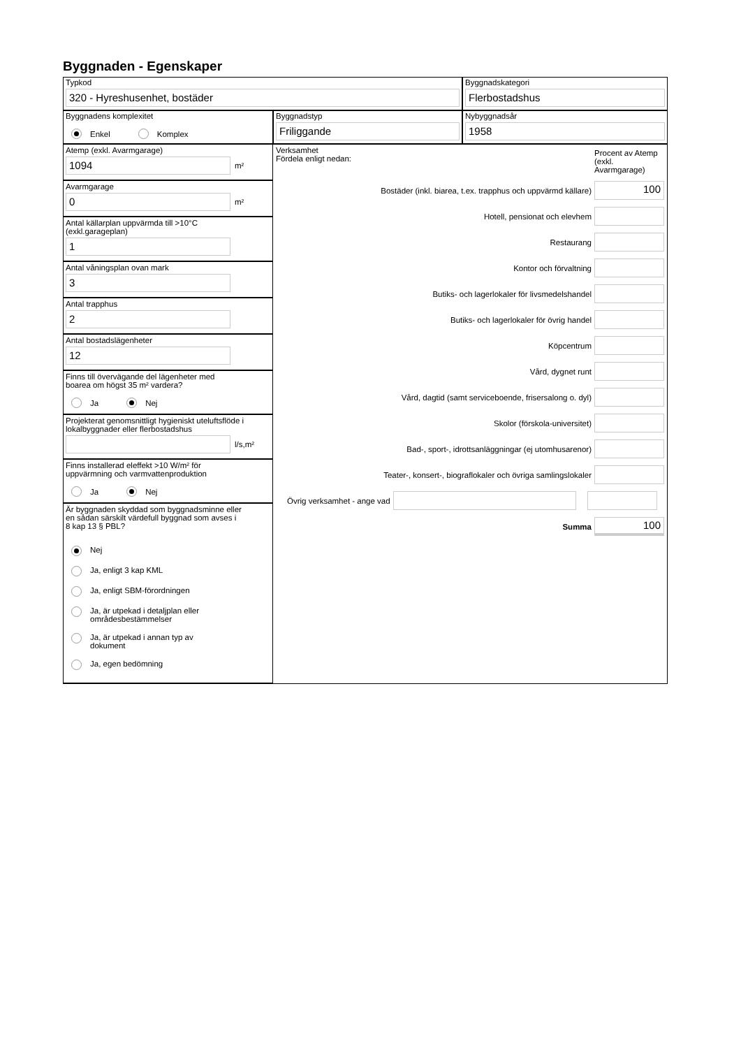Byggnaden - Egenskaper
Typkod
320 - Hyreshusenhet, bostäder
Byggnadskategori
Flerbostadshus
Byggnadens komplexitet
Enkel Komplex
Byggnadstyp
Friliggande
Nybyggnadsår
1958
Atemp (exkl. Avarmgarage)
1094
m²
Avarmgarage
0
m²
Antal källarplan uppvärmda till >10°C
(exkl.garageplan)
1
Antal våningsplan ovan mark
3
Antal trapphus
2
Antal bostadslägenheter
12
Finns till övervägande del lägenheter med
boarea om högst 35 m² vardera?
Ja Nej
Projekterat genomsnittligt hygieniskt uteluftsflöde i
lokalbyggnader eller flerbostadshus
l/s,m²
Finns installerad eleffekt >10 W/m² för
uppvärmning och varmvattenproduktion
Ja Nej
Är byggnaden skyddad som byggnadsminne eller
en sådan särskilt värdefull byggnad som avses i
8 kap 13 § PBL?
Nej
Ja, enligt 3 kap KML
Ja, enligt SBM-förordningen
Ja, är utpekad i detaljplan eller
områdesbestämmelser
Ja, är utpekad i annan typ av
dokument
Ja, egen bedömning
Verksamhet
Fördela enligt nedan:
Procent av Atemp (exkl. Avarmgarage)
Bostäder (inkl. biarea, t.ex. trapphus och uppvärmd källare)
100
Hotell, pensionat och elevhem
Restaurang
Kontor och förvaltning
Butiks- och lagerlokaler för livsmedelshandel
Butiks- och lagerlokaler för övrig handel
Köpcentrum
Vård, dygnet runt
Vård, dagtid (samt serviceboende, frisersalong o. dyl)
Skolor (förskola-universitet)
Bad-, sport-, idrottsanläggningar (ej utomhusarenor)
Teater-, konsert-, biograflokaler och övriga samlingslokaler
Övrig verksamhet - ange vad
Summa
100